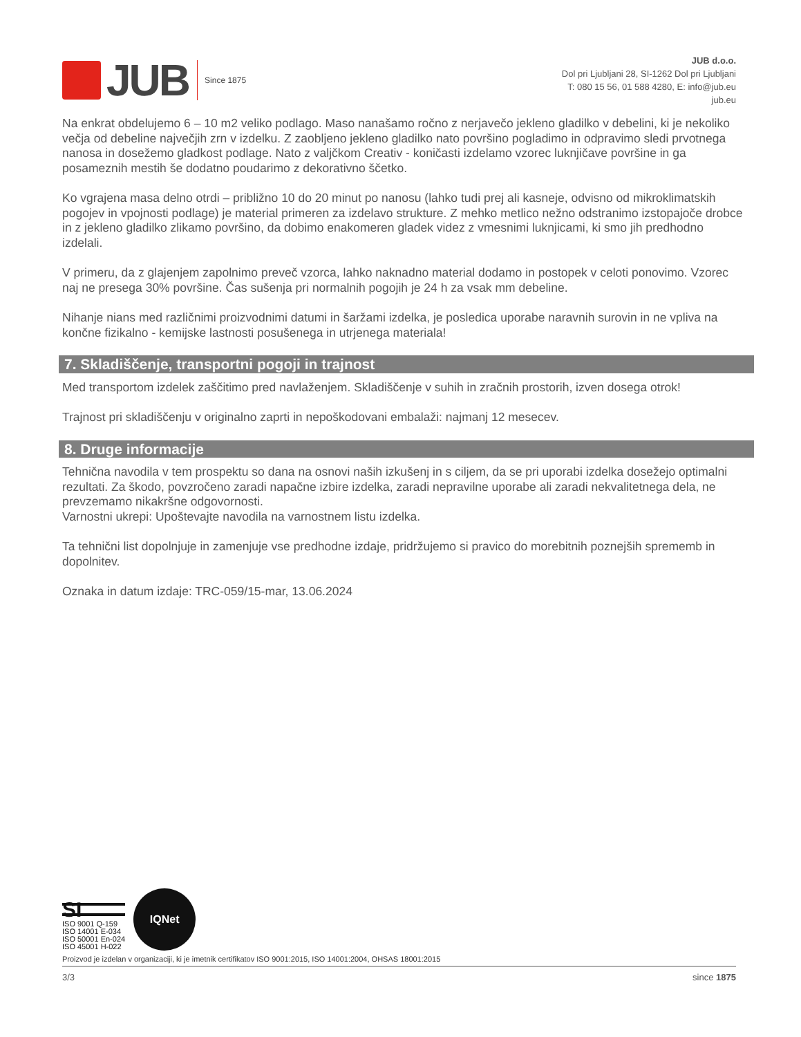JUB
Since 1875
JUB d.o.o.
Dol pri Ljubljani 28, SI-1262 Dol pri Ljubljani
T: 080 15 56, 01 588 4280, E: info@jub.eu
jub.eu
Na enkrat obdelujemo 6 – 10 m2 veliko podlago. Maso nanašamo ročno z nerjavečo jekleno gladilko v debelini, ki je nekoliko večja od debeline največjih zrn v izdelku. Z zaobljeno jekleno gladilko nato površino pogladimo in odpravimo sledi prvotnega nanosa in dosežemo gladkost podlage. Nato z valjčkom Creativ - koničasti izdelamo vzorec luknjičave površine in ga posameznih mestih še dodatno poudarimo z dekorativno ščetko.
Ko vgrajena masa delno otrdi – približno 10 do 20 minut po nanosu (lahko tudi prej ali kasneje, odvisno od mikroklimatskih pogojev in vpojnosti podlage) je material primeren za izdelavo strukture. Z mehko metlico nežno odstranimo izstopajoče drobce in z jekleno gladilko zlikamo površino, da dobimo enakomeren gladek videz z vmesnimi luknjicami, ki smo jih predhodno izdelali.
V primeru, da z glajenjem zapolnimo preveč vzorca, lahko naknadno material dodamo in postopek v celoti ponovimo. Vzorec naj ne presega 30% površine. Čas sušenja pri normalnih pogojih je 24 h za vsak mm debeline.
Nihanje nians med različnimi proizvodnimi datumi in šaržami izdelka, je posledica uporabe naravnih surovin in ne vpliva na končne fizikalno - kemijske lastnosti posušenega in utrjenega materiala!
7. Skladiščenje, transportni pogoji in trajnost
Med transportom izdelek zaščitimo pred navlaženjem. Skladiščenje v suhih in zračnih prostorih, izven dosega otrok!
Trajnost pri skladiščenju v originalno zaprti in nepoškodovani embalaži: najmanj 12 mesecev.
8. Druge informacije
Tehnična navodila v tem prospektu so dana na osnovi naših izkušenj in s ciljem, da se pri uporabi izdelka dosežejo optimalni rezultati. Za škodo, povzročeno zaradi napačne izbire izdelka, zaradi nepravilne uporabe ali zaradi nekvalitetnega dela, ne prevzemamo nikakršne odgovornosti.
Varnostni ukrepi: Upoštevajte navodila na varnostnem listu izdelka.
Ta tehnični list dopolnjuje in zamenjuje vse predhodne izdaje, pridržujemo si pravico do morebitnih poznejših sprememb in dopolnitev.
Oznaka in datum izdaje: TRC-059/15-mar, 13.06.2024
SI
ISO 9001 Q-159
ISO 14001 E-034
ISO 50001 En-024
ISO 45001 H-022
IQNet
Proizvod je izdelan v organizaciji, ki je imetnik certifikatov ISO 9001:2015, ISO 14001:2004, OHSAS 18001:2015
3/3 since 1875